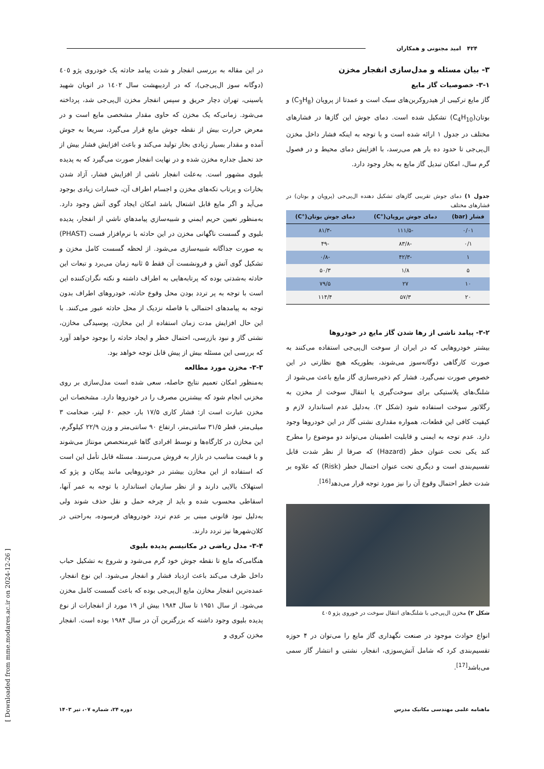۴۲۴ امید مجنونی و همکاران
۳- بیان مسئله و مدل‌سازی انفجار مخزن
۳-۱- خصوصیات گاز مایع
گاز مایع ترکیبی از هیدروکربن‌های سبک است و عمدتا از پروپان (C<sub>3</sub>H<sub>8</sub>) و بوتان(C<sub>4</sub>H<sub>10</sub>) تشکیل شده است. دمای جوش این گازها در فشارهای مختلف در جدول ۱ ارائه شده است و با توجه به اینکه فشار داخل مخزن ال‌پی‌جی تا حدود ده بار هم می‌رسد، با افزایش دمای محیط و در فصول گرم سال، امکان تبدیل گاز مایع به بخار وجود دارد.
جدول ۱) دمای جوش تقریبی گازهای تشکیل دهنده ال‌پی‌جی (پروپان و بوتان) در فشارهای مختلف
| فشار (bar) | دمای جوش پروپان(°C) | دمای جوش بوتان(°C) |
| --- | --- | --- |
| ۰/۰۱ | -۱۱۱/۵ | -۸۱/۳ |
| ۰/۱ | -۸۳/۸ | -۴۹ |
| ۱ | -۴۲/۳ | -۰/۸ |
| ۵ | ۱/۸ | ۵۰/۳ |
| ۱۰ | ۲۷ | ۷۹/۵ |
| ۲۰ | ۵۷/۳ | ۱۱۴/۴ |
۳-۲- پیامد ناشی از رها شدن گاز مایع در خودروها
بیشتر خودروهایی که در ایران از سوخت ال‌پی‌جی استفاده می‌کنند به صورت کارگاهی دوگانه‌سوز می‌شوند، بطوریکه هیچ نظارتی در این خصوص صورت نمی‌گیرد. فشار کم ذخیره‌سازی گاز مایع باعث می‌شود از شلنگ‌های پلاستیکی برای سوخت‌گیری یا انتقال سوخت از مخزن به رگلاتور سوخت استفاده شود (شکل ۲). به‌دلیل عدم استاندارد لازم و کیفیت کافی این قطعات، همواره مقداری نشتی گاز در این خودروها وجود دارد. عدم توجه به ایمنی و قابلیت اطمینان می‌تواند دو موضوع را مطرح کند یکی تحت عنوان خطر (Hazard) که صرفا از نظر شدت قابل تقسیم‌بندی است و دیگری تحت عنوان احتمال خطر (Risk) که علاوه بر شدت خطر احتمال وقوع آن را نیز مورد توجه قرار می‌دهد<sup>[16]</sup>.
شکل ۲) مخزن ال‌پی‌جی با شلنگ‌های انتقال سوخت در خوروی پژو ٤٠٥
انواع حوادث موجود در صنعت نگهداری گاز مایع را می‌توان در ۴ حوزه تقسیم‌بندی کرد که شامل آتش‌سوزی، انفجار، نشتی و انتشار گاز سمی می‌باشد<sup>[17]</sup>.
در این مقاله به بررسی انفجار و شدت پیامد حادثه یک خودروی پژو ٤٠٥ (دوگانه سوز ال‌پی‌جی)، که در اردیبهشت سال ١٤٠٢ در اتوبان شهید یاسینی، تهران دچار حریق و سپس انفجار مخزن ال‌پی‌جی شد، پرداخته می‌شود. زمانی‌که یک مخزن که حاوی مقدار مشخصی مایع است و در معرض حرارت بیش از نقطه جوش مایع قرار می‌گیرد، سریعا به جوش آمده و مقدار بسیار زیادی بخار تولید می‌کند و باعث افزایش فشار بیش از حد تحمل جداره مخزن شده و در نهایت انفجار صورت می‌گیرد که به پدیده بلیوی مشهور است. به‌علت انفجار ناشی از افزایش فشار، آزاد شدن بخارات و پرتاب تکه‌های مخزن و اجسام اطراف آن، خسارات زیادی بوجود می‌آید و اگر مایع قابل اشتعال باشد امکان ایجاد گوی آتش وجود دارد. به‌منظور تعیین حریم ایمني و شبیه‌سازي پیامدهاي ناشي از انفجار، پدیده بلیوی و گسست ناگهانی مخزن در این حادثه با نرم‌افزار فست (PHAST) به صورت جداگانه شبیه‌سازی می‌شود. از لحظه گسست کامل مخزن و تشکیل گوی آتش و فرونشست آن فقط ۵ ثانیه زمان می‌برد و تبعات این حادثه به‌شدتی بوده که پرتابه‌هایی به اطراف داشته و نکته نگران‌کننده این است با توجه به پر تردد بودن محل وقوع حادثه، خودروهای اطراف بدون توجه به پیامدهای احتمالی با فاصله نزدیک از محل حادثه عبور می‌کنند. با این حال افزایش مدت زمان استفاده از این مخازن، پوسیدگی مخازن، نشتی گاز و نبود بازرسی، احتمال خطر و ایجاد حادثه را بوجود خواهد آورد که بررسی این مسئله بیش از پیش قابل توجه خواهد بود.
۳-۳- مخزن مورد مطالعه
به‌منظور امکان تعمیم نتایج حاصله، سعی شده است مدل‌سازی بر روی مخزنی انجام شود که بیشترین مصرف را در خودروها دارد. مشخصات این مخزن عبارت است از: فشار کاری ۱۷/۵ بار، حجم ۶۰ لیتر، ضخامت ۳ میلی‌متر، قطر ۳۱/۵ سانتی‌متر، ارتفاع ۹۰ سانتی‌متر و وزن ۲۲/۹ کیلوگرم، این مخازن در کارگاه‌ها و توسط افرادی گاها غیرمتخصص مونتاژ می‌شوند و با قیمت مناسب در بازار به فروش می‌رسند. مسئله قابل تأمل این است که استفاده از این مخازن بیشتر در خودروهایی مانند پیکان و پژو که استهلاک بالایی دارند و از نظر سازمان استاندارد با توجه به عمر آنها، اسقاطی محسوب شده و باید از چرخه حمل و نقل حذف شوند ولی به‌دلیل نبود قانونی مبنی بر عدم تردد خودروهای فرسوده، به‌راحتی در کلان‌شهرها نیز تردد دارند.
۳-۴- مدل ریاضی در مکانیسم پدیده بلیوی
هنگامی‌که مایع تا نقطه جوش خود گرم می‌شود و شروع به تشکیل حباب داخل ظرف می‌کند باعث ازدیاد فشار و انفجار می‌شود. این نوع انفجار، عمده‌ترین انفجار مخازن مایع ال‌پی‌جی بوده که باعث گسست کامل مخزن می‌شود. از سال ۱۹۵۱ تا سال ۱۹۸۴ بیش از ۱۹ مورد از انفجارات از نوع پدیده بلیوی وجود داشته که بزرگترین آن در سال ۱۹۸۴ بوده است. انفجار مخزن کروی و
ماهنامه علمی مهندسی مکانیک مدرس دوره ۲۴، شماره ۰۷، تیر ۱۴۰۳
[ Downloaded from mme.modares.ac.ir on 2024-12-26 ]